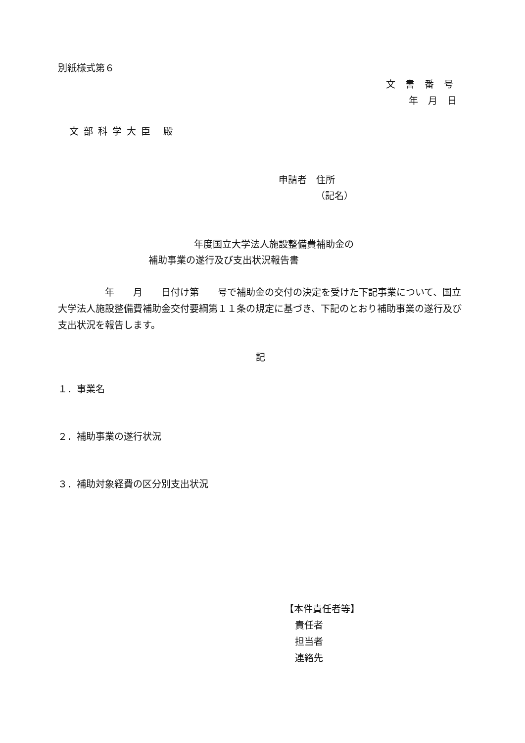別紙様式第６
文書番号
年月日
文部科学大臣 殿
申請者　住所
（記名）
年度国立大学法人施設整備費補助金の
補助事業の遂行及び支出状況報告書
　　　　　年　　月　　日付け第　　号で補助金の交付の決定を受けた下記事業について、国立大学法人施設整備費補助金交付要綱第１１条の規定に基づき、下記のとおり補助事業の遂行及び支出状況を報告します。
記
１．事業名
２．補助事業の遂行状況
３．補助対象経費の区分別支出状況
【本件責任者等】
責任者
担当者
連絡先